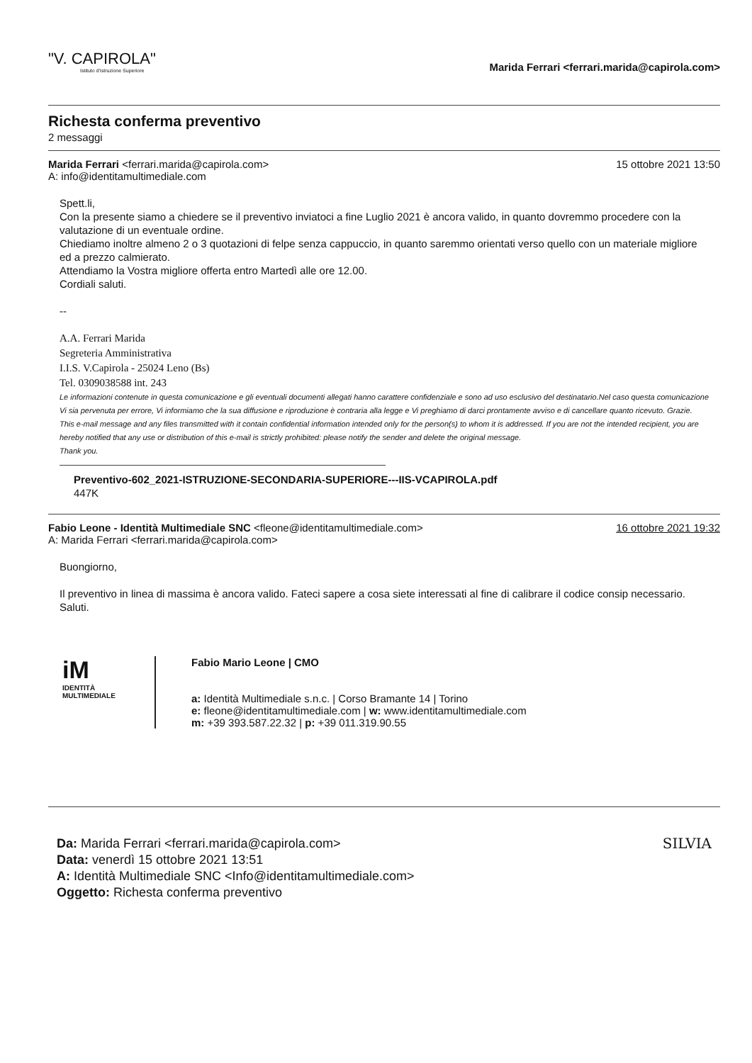"V. CAPIROLA"
Istituto d'Istruzione Superiore
Marida Ferrari <ferrari.marida@capirola.com>
Richesta conferma preventivo
2 messaggi
Marida Ferrari <ferrari.marida@capirola.com>
A: info@identitamultimediale.com
15 ottobre 2021 13:50
Spett.li,
Con la presente siamo a chiedere se il preventivo inviatoci a fine Luglio 2021 è ancora valido, in quanto dovremmo procedere con la valutazione di un eventuale ordine.
Chiediamo inoltre almeno 2 o 3 quotazioni di felpe senza cappuccio, in quanto saremmo orientati verso quello con un materiale migliore ed a prezzo calmierato.
Attendiamo la Vostra migliore offerta entro Martedì alle ore 12.00.
Cordiali saluti.
--
A.A. Ferrari Marida
Segreteria Amministrativa
I.I.S. V.Capirola - 25024 Leno (Bs)
Tel. 0309038588 int. 243
Le informazioni contenute in questa comunicazione e gli eventuali documenti allegati hanno carattere confidenziale e sono ad uso esclusivo del destinatario.Nel caso questa comunicazione Vi sia pervenuta per errore, Vi informiamo che la sua diffusione e riproduzione è contraria alla legge e Vi preghiamo di darci prontamente avviso e di cancellare quanto ricevuto. Grazie.
This e-mail message and any files transmitted with it contain confidential information intended only for the person(s) to whom it is addressed. If you are not the intended recipient, you are hereby notified that any use or distribution of this e-mail is strictly prohibited: please notify the sender and delete the original message.
Thank you.
Preventivo-602_2021-ISTRUZIONE-SECONDARIA-SUPERIORE---IIS-VCAPIROLA.pdf
447K
Fabio Leone - Identità Multimediale SNC <fleone@identitamultimediale.com>
A: Marida Ferrari <ferrari.marida@capirola.com>
16 ottobre 2021 19:32
Buongiorno,
Il preventivo in linea di massima è ancora valido. Fateci sapere a cosa siete interessati al fine di calibrare il codice consip necessario.
Saluti.
iM
IDENTITÀ MULTIMEDIALE
Fabio Mario Leone | CMO
a: Identità Multimediale s.n.c. | Corso Bramante 14 | Torino
e: fleone@identitamultimediale.com | w: www.identitamultimediale.com
m: +39 393.587.22.32 | p: +39 011.319.90.55
Da: Marida Ferrari <ferrari.marida@capirola.com>
Data: venerdì 15 ottobre 2021 13:51
A: Identità Multimediale SNC <Info@identitamultimediale.com>
Oggetto: Richesta conferma preventivo
SILVIA